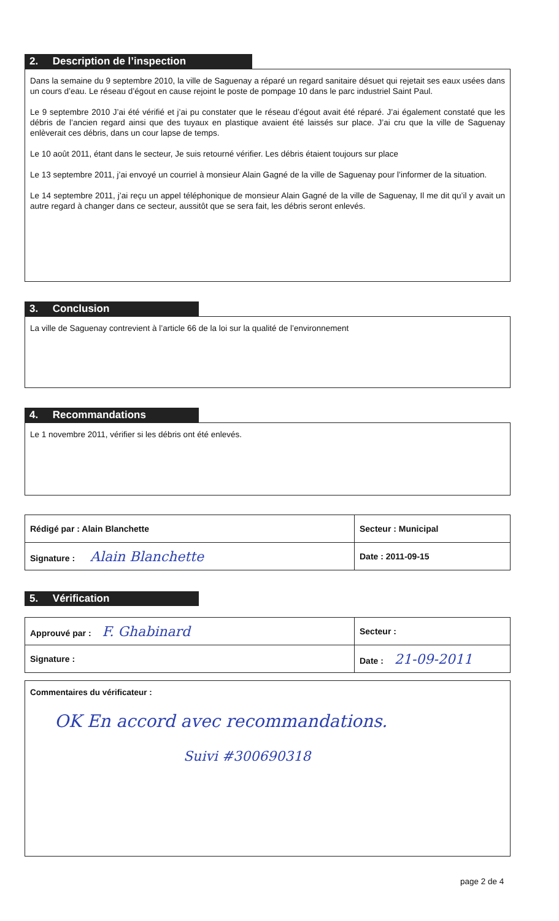2. Description de l’inspection
Dans la semaine du 9 septembre 2010, la ville de Saguenay a réparé un regard sanitaire désuet qui rejetait ses eaux usées dans un cours d’eau. Le réseau d’égout en cause rejoint le poste de pompage 10 dans le parc industriel Saint Paul.
Le 9 septembre 2010 J’ai été vérifié et j’ai pu constater que le réseau d’égout avait été réparé. J’ai également constaté que les débris de l’ancien regard ainsi que des tuyaux en plastique avaient été laissés sur place. J’ai cru que la ville de Saguenay enlèverait ces débris, dans un cour lapse de temps.
Le 10 août 2011, étant dans le secteur, Je suis retourné vérifier. Les débris étaient toujours sur place
Le 13 septembre 2011, j’ai envoyé un courriel à monsieur Alain Gagné de la ville de Saguenay pour l’informer de la situation.
Le 14 septembre 2011, j’ai reçu un appel téléphonique de monsieur Alain Gagné de la ville de Saguenay, Il me dit qu’il y avait un autre regard à changer dans ce secteur, aussitôt que se sera fait, les débris seront enlevés.
3. Conclusion
La ville de Saguenay contrevient à l’article 66 de la loi sur la qualité de l’environnement
4. Recommandations
Le 1 novembre 2011, vérifier si les débris ont été enlevés.
| Rédigé par : Alain Blanchette | Secteur : Municipal |
| Signature : Alain Blanchette | Date : 2011-09-15 |
5. Vérification
| Approuvé par : F. Ghabinard | Secteur : |
| Signature : | Date : 21-09-2011 |
Commentaires du vérificateur :
OK En accord avec recommandations.
Suivi #300690318
page 2 de 4